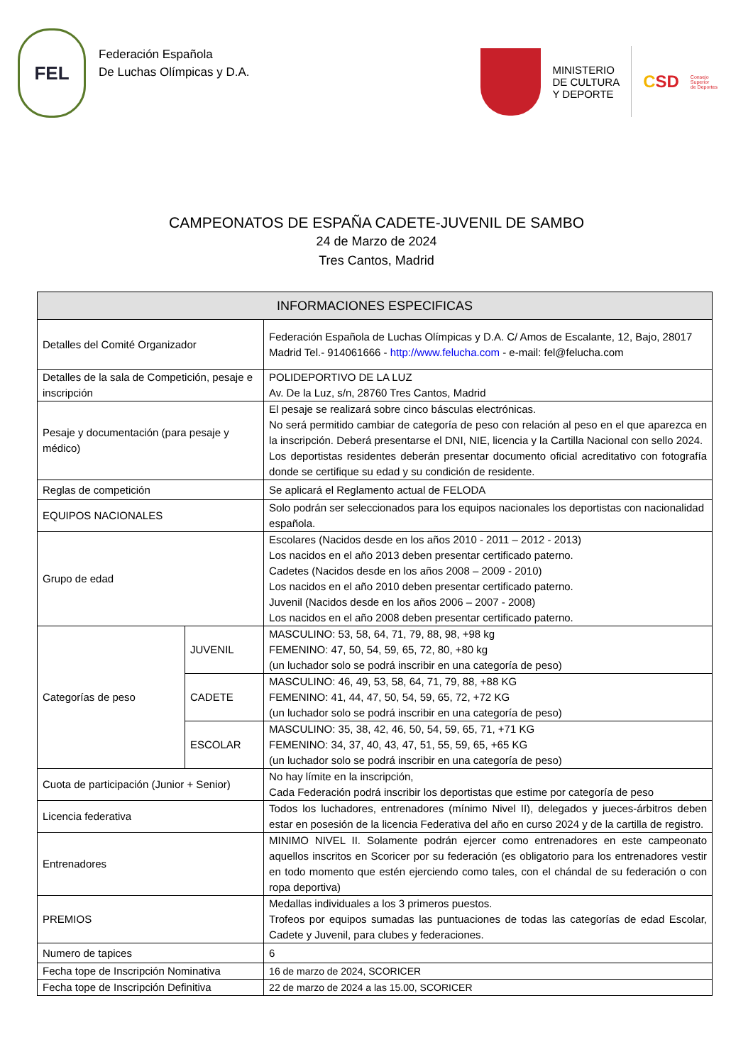FEL
Federación Española
De Luchas Olímpicas y D.A.
MINISTERIO
DE CULTURA
Y DEPORTE
CSD
Consejo
Superior
de Deportes
CAMPEONATOS DE ESPAÑA CADETE-JUVENIL DE SAMBO
24 de Marzo de 2024
Tres Cantos, Madrid
| INFORMACIONES ESPECIFICAS | | |
| --- | --- | --- |
| Detalles del Comité Organizador | | Federación Española de Luchas Olímpicas y D.A. C/ Amos de Escalante, 12, Bajo, 28017 Madrid Tel.- 914061666 - http://www.felucha.com - e-mail: fel@felucha.com |
| Detalles de la sala de Competición, pesaje e inscripción | | POLIDEPORTIVO DE LA LUZ Av. De la Luz, s/n, 28760 Tres Cantos, Madrid |
| Pesaje y documentación (para pesaje y médico) | | El pesaje se realizará sobre cinco básculas electrónicas. No será permitido cambiar de categoría de peso con relación al peso en el que aparezca en la inscripción. Deberá presentarse el DNI, NIE, licencia y la Cartilla Nacional con sello 2024. Los deportistas residentes deberán presentar documento oficial acreditativo con fotografía donde se certifique su edad y su condición de residente. |
| Reglas de competición | | Se aplicará el Reglamento actual de FELODA |
| EQUIPOS NACIONALES | | Solo podrán ser seleccionados para los equipos nacionales los deportistas con nacionalidad española. |
| Grupo de edad | | Escolares (Nacidos desde en los años 2010 - 2011 – 2012 - 2013) Los nacidos en el año 2013 deben presentar certificado paterno. Cadetes (Nacidos desde en los años 2008 – 2009 - 2010) Los nacidos en el año 2010 deben presentar certificado paterno. Juvenil (Nacidos desde en los años 2006 – 2007 - 2008) Los nacidos en el año 2008 deben presentar certificado paterno. |
| Categorías de peso | JUVENIL | MASCULINO: 53, 58, 64, 71, 79, 88, 98, +98 kg FEMENINO: 47, 50, 54, 59, 65, 72, 80, +80 kg (un luchador solo se podrá inscribir en una categoría de peso) |
| | CADETE | MASCULINO: 46, 49, 53, 58, 64, 71, 79, 88, +88 KG FEMENINO: 41, 44, 47, 50, 54, 59, 65, 72, +72 KG (un luchador solo se podrá inscribir en una categoría de peso) |
| | ESCOLAR | MASCULINO: 35, 38, 42, 46, 50, 54, 59, 65, 71, +71 KG FEMENINO: 34, 37, 40, 43, 47, 51, 55, 59, 65, +65 KG (un luchador solo se podrá inscribir en una categoría de peso) |
| Cuota de participación (Junior + Senior) | | No hay límite en la inscripción, Cada Federación podrá inscribir los deportistas que estime por categoría de peso |
| Licencia federativa | | Todos los luchadores, entrenadores (mínimo Nivel II), delegados y jueces-árbitros deben estar en posesión de la licencia Federativa del año en curso 2024 y de la cartilla de registro. |
| Entrenadores | | MINIMO NIVEL II. Solamente podrán ejercer como entrenadores en este campeonato aquellos inscritos en Scoricer por su federación (es obligatorio para los entrenadores vestir en todo momento que estén ejerciendo como tales, con el chándal de su federación o con ropa deportiva) |
| PREMIOS | | Medallas individuales a los 3 primeros puestos. Trofeos por equipos sumadas las puntuaciones de todas las categorías de edad Escolar, Cadete y Juvenil, para clubes y federaciones. |
| Numero de tapices | | 6 |
| Fecha tope de Inscripción Nominativa | | 16 de marzo de 2024, SCORICER |
| Fecha tope de Inscripción Definitiva | | 22 de marzo de 2024 a las 15.00, SCORICER |